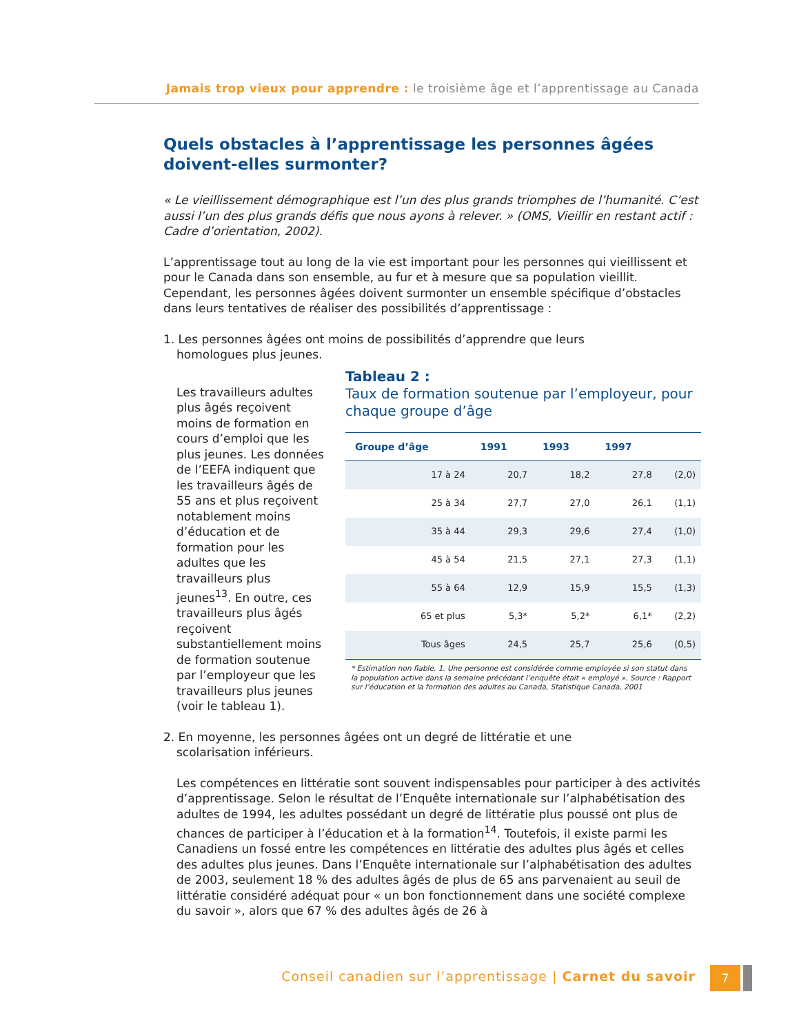Jamais trop vieux pour apprendre : le troisième âge et l’apprentissage au Canada
Quels obstacles à l’apprentissage les personnes âgées doivent-elles surmonter?
« Le vieillissement démographique est l’un des plus grands triomphes de l’humanité. C’est aussi l’un des plus grands défis que nous ayons à relever. » (OMS, Vieillir en restant actif : Cadre d’orientation, 2002).
L’apprentissage tout au long de la vie est important pour les personnes qui vieillissent et pour le Canada dans son ensemble, au fur et à mesure que sa population vieillit. Cependant, les personnes âgées doivent surmonter un ensemble spécifique d’obstacles dans leurs tentatives de réaliser des possibilités d’apprentissage :
1. Les personnes âgées ont moins de possibilités d’apprendre que leurs
homologues plus jeunes.
Les travailleurs adultes plus âgés reçoivent moins de formation en cours d’emploi que les plus jeunes. Les données de l’EEFA indiquent que les travailleurs âgés de 55 ans et plus reçoivent notablement moins d’éducation et de formation pour les adultes que les travailleurs plus jeunes<sup>13</sup>. En outre, ces travailleurs plus âgés reçoivent substantiellement moins de formation soutenue par l’employeur que les travailleurs plus jeunes (voir le tableau 1).
Tableau 2 :
Taux de formation soutenue par l’employeur, pour chaque groupe d’âge
| Groupe d’âge | 1991 | 1993 | 1997 | |
| --- | --- | --- | --- | --- |
| 17 à 24 | 20,7 | 18,2 | 27,8 | (2,0) |
| 25 à 34 | 27,7 | 27,0 | 26,1 | (1,1) |
| 35 à 44 | 29,3 | 29,6 | 27,4 | (1,0) |
| 45 à 54 | 21,5 | 27,1 | 27,3 | (1,1) |
| 55 à 64 | 12,9 | 15,9 | 15,5 | (1,3) |
| 65 et plus | 5,3* | 5,2* | 6,1* | (2,2) |
| Tous âges | 24,5 | 25,7 | 25,6 | (0,5) |
* Estimation non fiable. 1. Une personne est considérée comme employée si son statut dans la population active dans la semaine précédant l’enquête était « employé ». Source : Rapport sur l’éducation et la formation des adultes au Canada, Statistique Canada, 2001
2. En moyenne, les personnes âgées ont un degré de littératie et une
scolarisation inférieurs.
Les compétences en littératie sont souvent indispensables pour participer à des activités d’apprentissage. Selon le résultat de l’Enquête internationale sur l’alphabétisation des adultes de 1994, les adultes possédant un degré de littératie plus poussé ont plus de chances de participer à l’éducation et à la formation<sup>14</sup>. Toutefois, il existe parmi les Canadiens un fossé entre les compétences en littératie des adultes plus âgés et celles des adultes plus jeunes. Dans l’Enquête internationale sur l’alphabétisation des adultes de 2003, seulement 18 % des adultes âgés de plus de 65 ans parvenaient au seuil de littératie considéré adéquat pour « un bon fonctionnement dans une société complexe du savoir », alors que 67 % des adultes âgés de 26 à
Conseil canadien sur l’apprentissage | Carnet du savoir
7